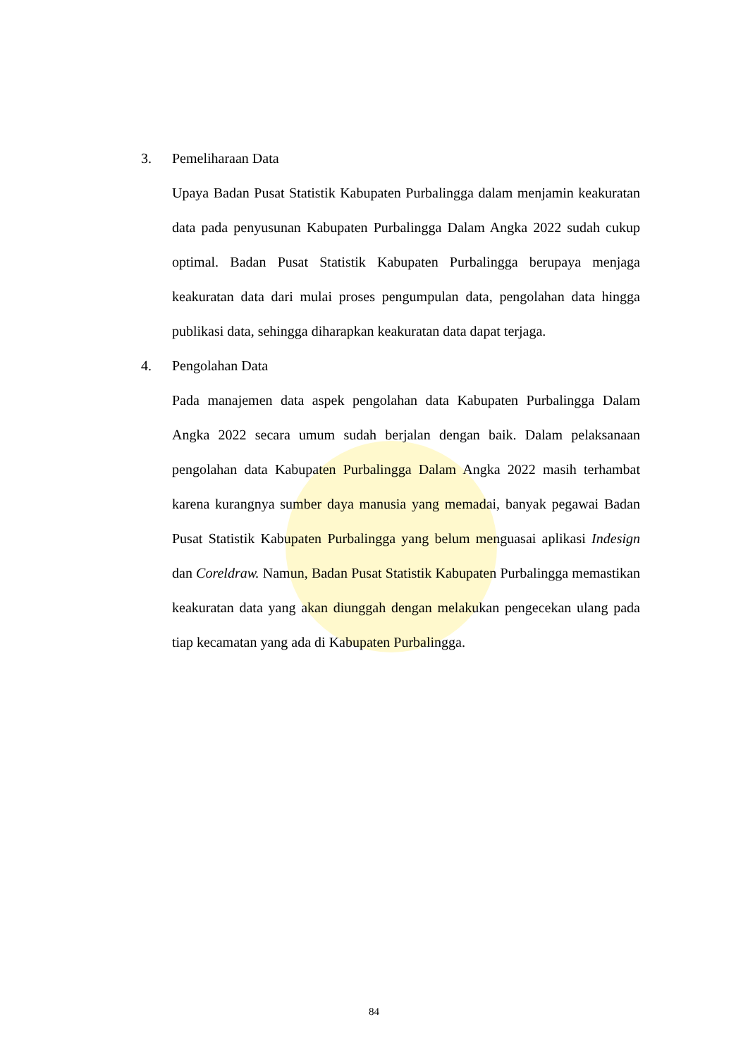3. Pemeliharaan Data
Upaya Badan Pusat Statistik Kabupaten Purbalingga dalam menjamin keakuratan data pada penyusunan Kabupaten Purbalingga Dalam Angka 2022 sudah cukup optimal. Badan Pusat Statistik Kabupaten Purbalingga berupaya menjaga keakuratan data dari mulai proses pengumpulan data, pengolahan data hingga publikasi data, sehingga diharapkan keakuratan data dapat terjaga.
4. Pengolahan Data
Pada manajemen data aspek pengolahan data Kabupaten Purbalingga Dalam Angka 2022 secara umum sudah berjalan dengan baik. Dalam pelaksanaan pengolahan data Kabupaten Purbalingga Dalam Angka 2022 masih terhambat karena kurangnya sumber daya manusia yang memadai, banyak pegawai Badan Pusat Statistik Kabupaten Purbalingga yang belum menguasai aplikasi Indesign dan Coreldraw. Namun, Badan Pusat Statistik Kabupaten Purbalingga memastikan keakuratan data yang akan diunggah dengan melakukan pengecekan ulang pada tiap kecamatan yang ada di Kabupaten Purbalingga.
84